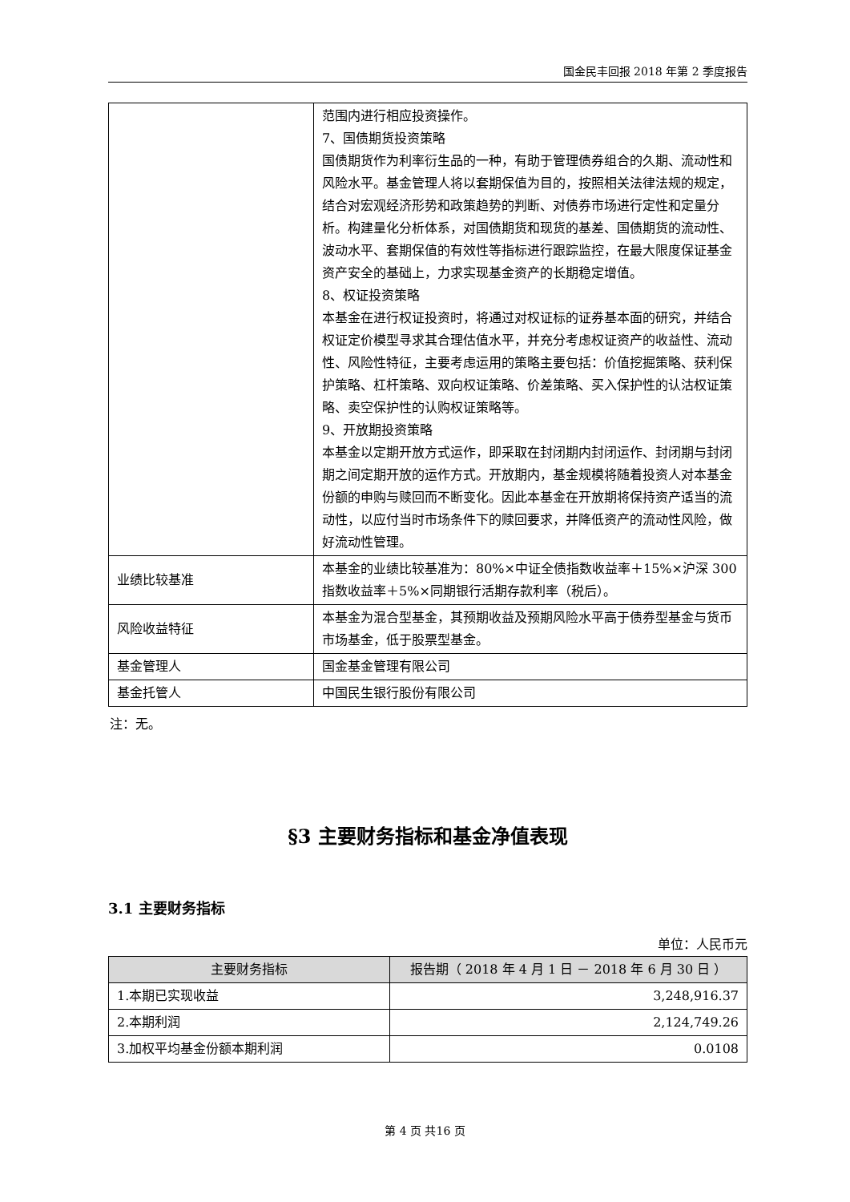国金民丰回报 2018 年第 2 季度报告
| | 范围内进行相应投资操作。 7、国债期货投资策略 国债期货作为利率衍生品的一种，有助于管理债券组合的久期、流动性和风险水平。基金管理人将以套期保值为目的，按照相关法律法规的规定，结合对宏观经济形势和政策趋势的判断、对债券市场进行定性和定量分析。构建量化分析体系，对国债期货和现货的基差、国债期货的流动性、波动水平、套期保值的有效性等指标进行跟踪监控，在最大限度保证基金资产安全的基础上，力求实现基金资产的长期稳定增值。 8、权证投资策略 本基金在进行权证投资时，将通过对权证标的证券基本面的研究，并结合权证定价模型寻求其合理估值水平，并充分考虑权证资产的收益性、流动性、风险性特征，主要考虑运用的策略主要包括：价值挖掘策略、获利保护策略、杠杆策略、双向权证策略、价差策略、买入保护性的认沽权证策略、卖空保护性的认购权证策略等。 9、开放期投资策略 本基金以定期开放方式运作，即采取在封闭期内封闭运作、封闭期与封闭期之间定期开放的运作方式。开放期内，基金规模将随着投资人对本基金份额的申购与赎回而不断变化。因此本基金在开放期将保持资产适当的流动性，以应付当时市场条件下的赎回要求，并降低资产的流动性风险，做好流动性管理。 |
| 业绩比较基准 | 本基金的业绩比较基准为：80%×中证全债指数收益率＋15%×沪深 300 指数收益率＋5%×同期银行活期存款利率（税后）。 |
| 风险收益特征 | 本基金为混合型基金，其预期收益及预期风险水平高于债券型基金与货币市场基金，低于股票型基金。 |
| 基金管理人 | 国金基金管理有限公司 |
| 基金托管人 | 中国民生银行股份有限公司 |
注：无。
§3 主要财务指标和基金净值表现
3.1 主要财务指标
单位：人民币元
| 主要财务指标 | 报告期（ 2018 年 4 月 1 日 － 2018 年 6 月 30 日 ） |
| --- | --- |
| 1.本期已实现收益 | 3,248,916.37 |
| 2.本期利润 | 2,124,749.26 |
| 3.加权平均基金份额本期利润 | 0.0108 |
第 4 页 共16 页